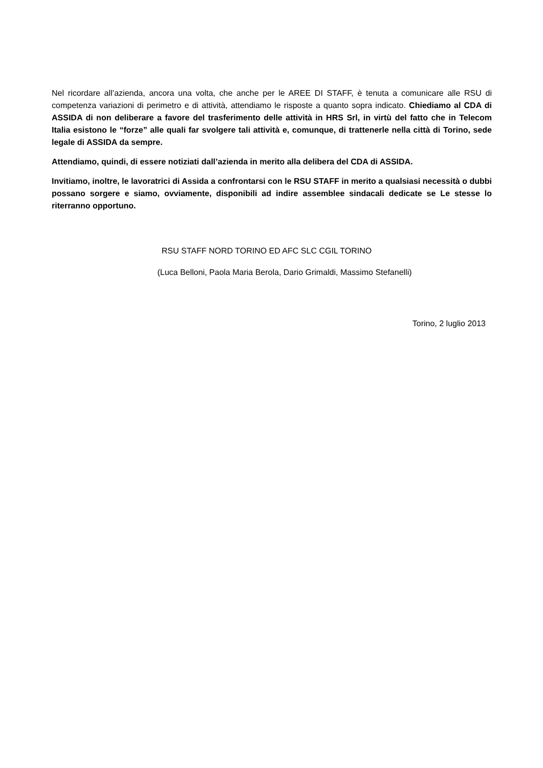Nel ricordare all’azienda, ancora una volta, che anche per le AREE DI STAFF, è tenuta a comunicare alle RSU di competenza variazioni di perimetro e di attività, attendiamo le risposte a quanto sopra indicato. Chiediamo al CDA di ASSIDA di non deliberare a favore del trasferimento delle attività in HRS Srl, in virtù del fatto che in Telecom Italia esistono le “forze” alle quali far svolgere tali attività e, comunque, di trattenerle nella città di Torino, sede legale di ASSIDA da sempre.
Attendiamo, quindi, di essere notiziati dall’azienda in merito alla delibera del CDA di ASSIDA.
Invitiamo, inoltre, le lavoratrici di Assida a confrontarsi con le RSU STAFF in merito a qualsiasi necessità o dubbi possano sorgere e siamo, ovviamente, disponibili ad indire assemblee sindacali dedicate se Le stesse lo riterranno opportuno.
RSU STAFF NORD TORINO ED AFC SLC CGIL TORINO
(Luca Belloni, Paola Maria Berola, Dario Grimaldi, Massimo Stefanelli)
Torino, 2 luglio 2013